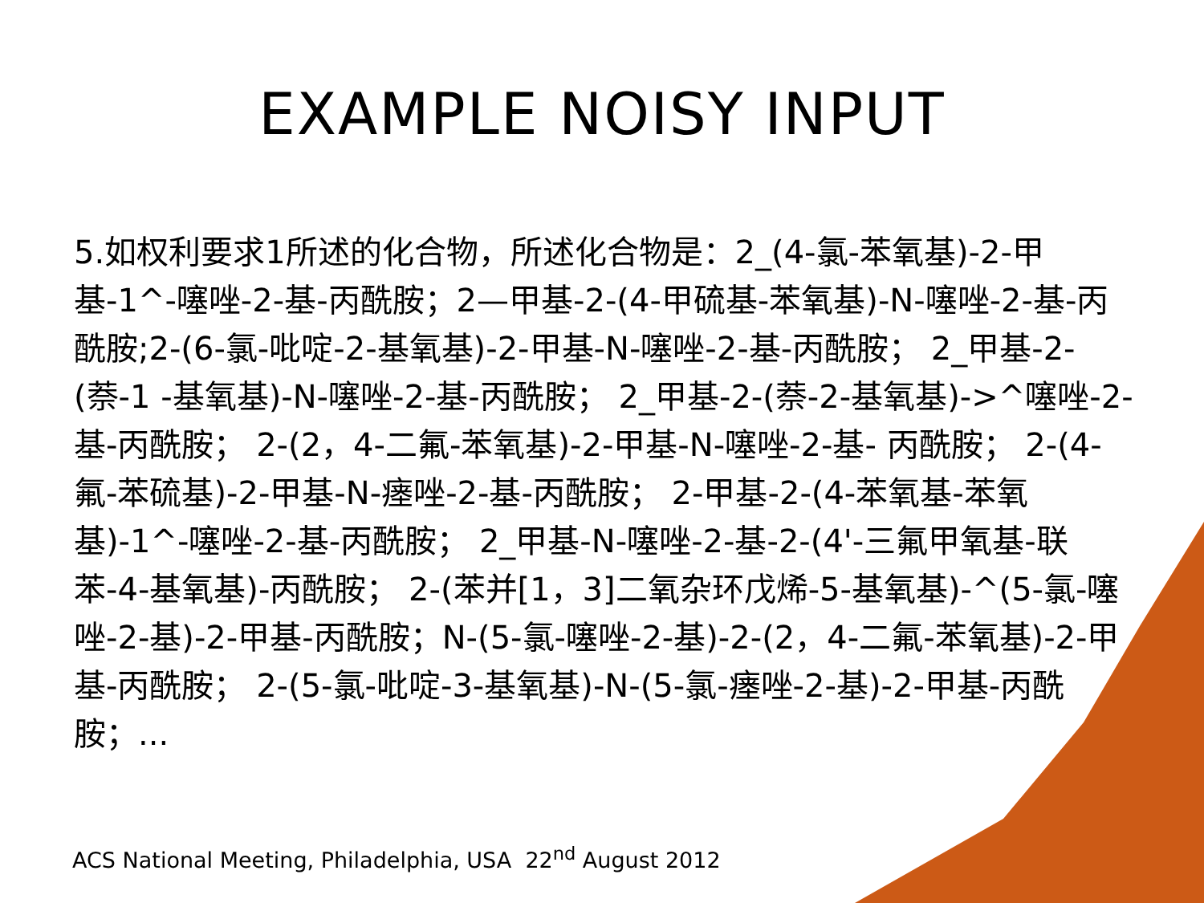EXAMPLE NOISY INPUT
5.如权利要求1所述的化合物，所述化合物是：2_(4-氯-苯氧基)-2-甲基-1^-噻唑-2-基-丙酰胺；2—甲基-2-(4-甲硫基-苯氧基)-N-噻唑-2-基-丙酰胺;2-(6-氯-吡啶-2-基氧基)-2-甲基-N-噻唑-2-基-丙酰胺； 2_甲基-2-(萘-1 -基氧基)-N-噻唑-2-基-丙酰胺； 2_甲基-2-(萘-2-基氧基)->^噻唑-2-基-丙酰胺； 2-(2，4-二氟-苯氧基)-2-甲基-N-噻唑-2-基- 丙酰胺； 2-(4-氟-苯硫基)-2-甲基-N-瘗唑-2-基-丙酰胺； 2-甲基-2-(4-苯氧基-苯氧基)-1^-噻唑-2-基-丙酰胺； 2_甲基-N-噻唑-2-基-2-(4'-三氟甲氧基-联苯-4-基氧基)-丙酰胺； 2-(苯并[1，3]二氧杂环戊烯-5-基氧基)-^(5-氯-噻唑-2-基)-2-甲基-丙酰胺；N-(5-氯-噻唑-2-基)-2-(2，4-二氟-苯氧基)-2-甲基-丙酰胺； 2-(5-氯-吡啶-3-基氧基)-N-(5-氯-瘗唑-2-基)-2-甲基-丙酰胺；...
ACS National Meeting, Philadelphia, USA 22<sup>nd</sup> August 2012